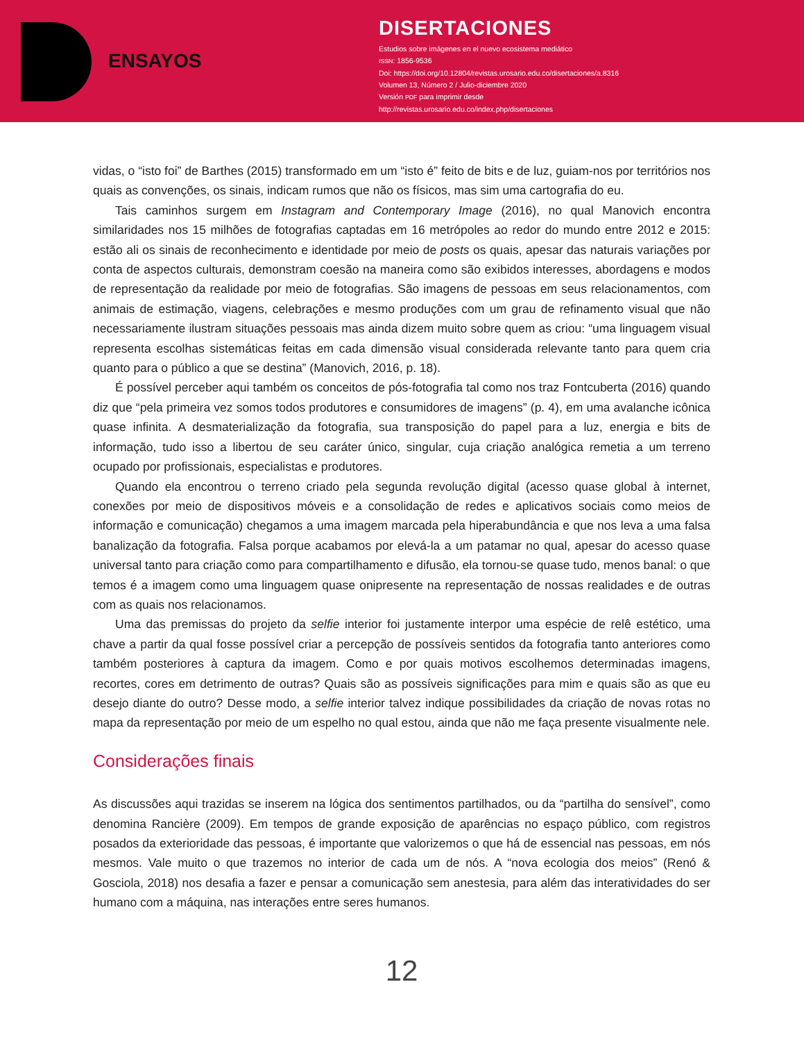ENSAYOS
DISERTACIONES
Estudios sobre imágenes en el nuevo ecosistema mediático
ISSN: 1856-9536
Doi: https://doi.org/10.12804/revistas.urosario.edu.co/disertaciones/a.8316
Volumen 13, Número 2 / Julio-diciembre 2020
Versión PDF para imprimir desde
http://revistas.urosario.edu.co/index.php/disertaciones
vidas, o “isto foi” de Barthes (2015) transformado em um “isto é” feito de bits e de luz, guiam-nos por territórios nos quais as convenções, os sinais, indicam rumos que não os físicos, mas sim uma cartografia do eu.
Tais caminhos surgem em Instagram and Contemporary Image (2016), no qual Manovich encontra similaridades nos 15 milhões de fotografias captadas em 16 metrópoles ao redor do mundo entre 2012 e 2015: estão ali os sinais de reconhecimento e identidade por meio de posts os quais, apesar das naturais variações por conta de aspectos culturais, demonstram coesão na maneira como são exibidos interesses, abordagens e modos de representação da realidade por meio de fotografias. São imagens de pessoas em seus relacionamentos, com animais de estimação, viagens, celebrações e mesmo produções com um grau de refinamento visual que não necessariamente ilustram situações pessoais mas ainda dizem muito sobre quem as criou: “uma linguagem visual representa escolhas sistemáticas feitas em cada dimensão visual considerada relevante tanto para quem cria quanto para o público a que se destina” (Manovich, 2016, p. 18).
É possível perceber aqui também os conceitos de pós-fotografia tal como nos traz Fontcuberta (2016) quando diz que “pela primeira vez somos todos produtores e consumidores de imagens” (p. 4), em uma avalanche icônica quase infinita. A desmaterialização da fotografia, sua transposição do papel para a luz, energia e bits de informação, tudo isso a libertou de seu caráter único, singular, cuja criação analógica remetia a um terreno ocupado por profissionais, especialistas e produtores.
Quando ela encontrou o terreno criado pela segunda revolução digital (acesso quase global à internet, conexões por meio de dispositivos móveis e a consolidação de redes e aplicativos sociais como meios de informação e comunicação) chegamos a uma imagem marcada pela hiperabundância e que nos leva a uma falsa banalização da fotografia. Falsa porque acabamos por elevá-la a um patamar no qual, apesar do acesso quase universal tanto para criação como para compartilhamento e difusão, ela tornou-se quase tudo, menos banal: o que temos é a imagem como uma linguagem quase onipresente na representação de nossas realidades e de outras com as quais nos relacionamos.
Uma das premissas do projeto da selfie interior foi justamente interpor uma espécie de relê estético, uma chave a partir da qual fosse possível criar a percepção de possíveis sentidos da fotografia tanto anteriores como também posteriores à captura da imagem. Como e por quais motivos escolhemos determinadas imagens, recortes, cores em detrimento de outras? Quais são as possíveis significações para mim e quais são as que eu desejo diante do outro? Desse modo, a selfie interior talvez indique possibilidades da criação de novas rotas no mapa da representação por meio de um espelho no qual estou, ainda que não me faça presente visualmente nele.
Considerações finais
As discussões aqui trazidas se inserem na lógica dos sentimentos partilhados, ou da “partilha do sensível”, como denomina Rancière (2009). Em tempos de grande exposição de aparências no espaço público, com registros posados da exterioridade das pessoas, é importante que valorizemos o que há de essencial nas pessoas, em nós mesmos. Vale muito o que trazemos no interior de cada um de nós. A “nova ecologia dos meios” (Renó & Gosciola, 2018) nos desafia a fazer e pensar a comunicação sem anestesia, para além das interatividades do ser humano com a máquina, nas interações entre seres humanos.
12